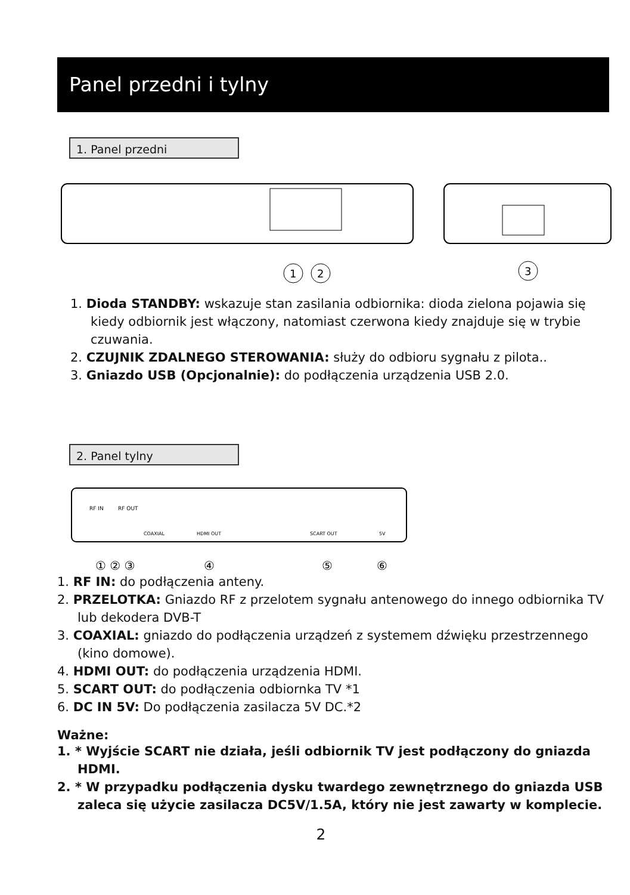Panel przedni i tylny
1. Panel przedni
1
2
3
1. Dioda STANDBY: wskazuje stan zasilania odbiornika: dioda zielona pojawia się kiedy odbiornik jest włączony, natomiast czerwona kiedy znajduje się w trybie czuwania.
2. CZUJNIK ZDALNEGO STEROWANIA: służy do odbioru sygnału z pilota..
3. Gniazdo USB (Opcjonalnie): do podłączenia urządzenia USB 2.0.
2. Panel tylny
RF IN
RF OUT
COAXIAL
HDMI OUT
SCART OUT
5V
① ② ③
④
⑤
⑥
1. RF IN: do podłączenia anteny.
2. PRZELOTKA: Gniazdo RF z przelotem sygnału antenowego do innego odbiornika TV lub dekodera DVB-T
3. COAXIAL: gniazdo do podłączenia urządzeń z systemem dźwięku przestrzennego (kino domowe).
4. HDMI OUT: do podłączenia urządzenia HDMI.
5. SCART OUT: do podłączenia odbiornka TV *1
6. DC IN 5V: Do podłączenia zasilacza 5V DC.*2
Ważne:
1. * Wyjście SCART nie działa, jeśli odbiornik TV jest podłączony do gniazda HDMI.
2. * W przypadku podłączenia dysku twardego zewnętrznego do gniazda USB zaleca się użycie zasilacza DC5V/1.5A, który nie jest zawarty w komplecie.
2